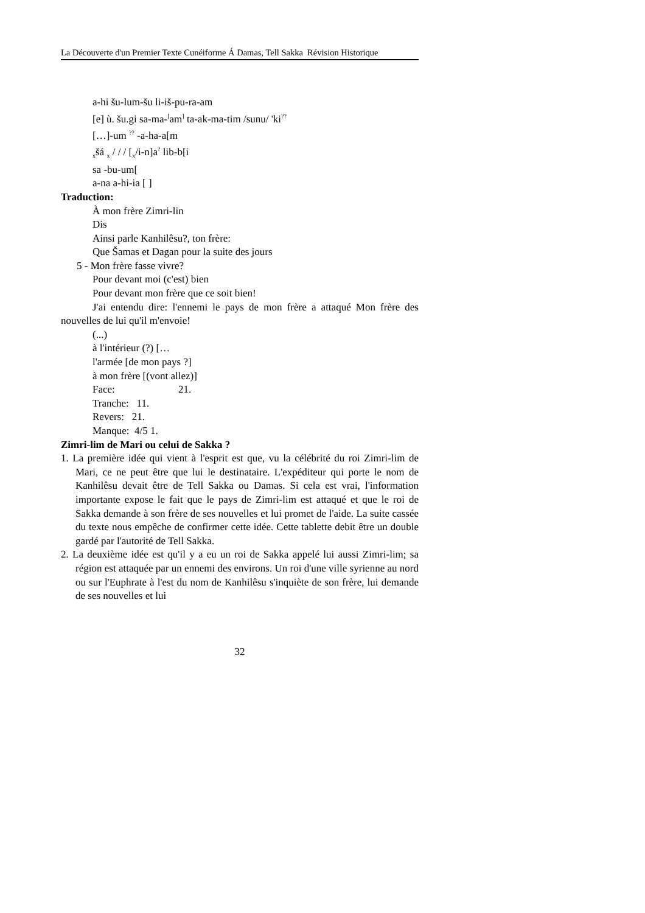La Découverte d'un Premier Texte Cunéiforme Á Damas, Tell Sakka Révision Historique
a-hi šu-lum-šu li-iš-pu-ra-am
[e] ù. šu.gi sa-ma-<sup>[</sup>am<sup>]</sup> ta-ak-ma-tim /sunu/ 'ki<sup>??</sup>
[…]-um <sup>??</sup> -a-ha-a[m
<sub>x</sub>šá <sub>x</sub> / / / [<sub>x</sub>/i-n]a<sup>?</sup> lib-b[i
sa -bu-um[
a-na a-hi-ia [ ]
Traduction:
À mon frère Zimri-lin
Dis
Ainsi parle Kanhilêsu?, ton frère:
Que Šamas et Dagan pour la suite des jours
5 - Mon frère fasse vivre?
Pour devant moi (c'est) bien
Pour devant mon frère que ce soit bien!
J'ai entendu dire: l'ennemi le pays de mon frère a attaqué Mon frère des nouvelles de lui qu'il m'envoie!
(...)
à l'intérieur (?) […
l'armée [de mon pays ?]
à mon frère [(vont allez)]
Face: 21.
Tranche: 11.
Revers: 21.
Manque: 4/5 1.
Zimri-lim de Mari ou celui de Sakka ?
1. La première idée qui vient à l'esprit est que, vu la célébrité du roi Zimri-lim de Mari, ce ne peut être que lui le destinataire. L'expéditeur qui porte le nom de Kanhilêsu devait être de Tell Sakka ou Damas. Si cela est vrai, l'information importante expose le fait que le pays de Zimri-lim est attaqué et que le roi de Sakka demande à son frère de ses nouvelles et lui promet de l'aide. La suite cassée du texte nous empêche de confirmer cette idée. Cette tablette debit être un double gardé par l'autorité de Tell Sakka.
2. La deuxième idée est qu'il y a eu un roi de Sakka appelé lui aussi Zimri-lim; sa région est attaquée par un ennemi des environs. Un roi d'une ville syrienne au nord ou sur l'Euphrate à l'est du nom de Kanhilêsu s'inquiète de son frère, lui demande de ses nouvelles et lui
32